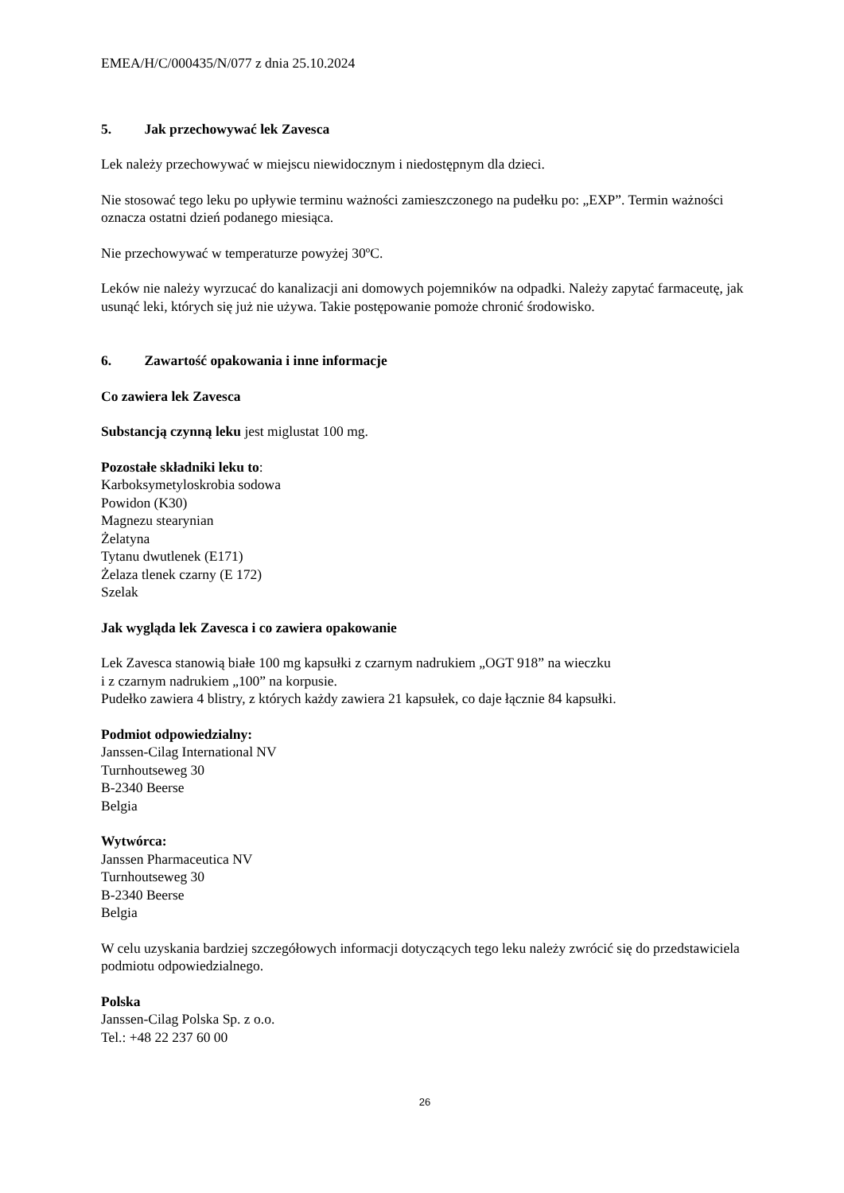EMEA/H/C/000435/N/077 z dnia 25.10.2024
5. Jak przechowywać lek Zavesca
Lek należy przechowywać w miejscu niewidocznym i niedostępnym dla dzieci.
Nie stosować tego leku po upływie terminu ważności zamieszczonego na pudełku po: „EXP”. Termin ważności oznacza ostatni dzień podanego miesiąca.
Nie przechowywać w temperaturze powyżej 30ºC.
Leków nie należy wyrzucać do kanalizacji ani domowych pojemników na odpadki. Należy zapytać farmaceutę, jak usunąć leki, których się już nie używa. Takie postępowanie pomoże chronić środowisko.
6. Zawartość opakowania i inne informacje
Co zawiera lek Zavesca
Substancją czynną leku jest miglustat 100 mg.
Pozostałe składniki leku to:
Karboksymetyloskrobia sodowa
Powidon (K30)
Magnezu stearynian
Żelatyna
Tytanu dwutlenek (E171)
Żelaza tlenek czarny (E 172)
Szelak
Jak wygląda lek Zavesca i co zawiera opakowanie
Lek Zavesca stanowią białe 100 mg kapsułki z czarnym nadrukiem „OGT 918” na wieczku
i z czarnym nadrukiem „100” na korpusie.
Pudełko zawiera 4 blistry, z których każdy zawiera 21 kapsułek, co daje łącznie 84 kapsułki.
Podmiot odpowiedzialny:
Janssen-Cilag International NV
Turnhoutseweg 30
B-2340 Beerse
Belgia
Wytwórca:
Janssen Pharmaceutica NV
Turnhoutseweg 30
B-2340 Beerse
Belgia
W celu uzyskania bardziej szczegółowych informacji dotyczących tego leku należy zwrócić się do przedstawiciela podmiotu odpowiedzialnego.
Polska
Janssen-Cilag Polska Sp. z o.o.
Tel.: +48 22 237 60 00
26